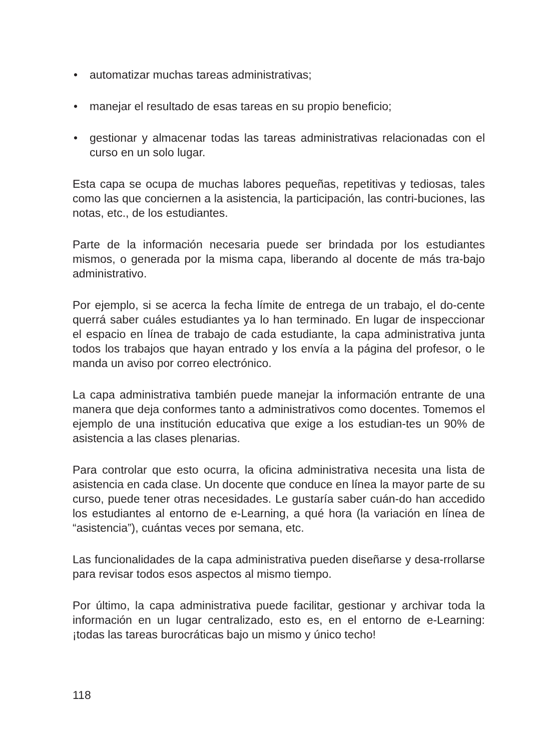• automatizar muchas tareas administrativas;
• manejar el resultado de esas tareas en su propio beneficio;
• gestionar y almacenar todas las tareas administrativas relacionadas con el curso en un solo lugar.
Esta capa se ocupa de muchas labores pequeñas, repetitivas y tediosas, tales como las que conciernen a la asistencia, la participación, las contri-buciones, las notas, etc., de los estudiantes.
Parte de la información necesaria puede ser brindada por los estudiantes mismos, o generada por la misma capa, liberando al docente de más tra-bajo administrativo.
Por ejemplo, si se acerca la fecha límite de entrega de un trabajo, el do-cente querrá saber cuáles estudiantes ya lo han terminado. En lugar de inspeccionar el espacio en línea de trabajo de cada estudiante, la capa administrativa junta todos los trabajos que hayan entrado y los envía a la página del profesor, o le manda un aviso por correo electrónico.
La capa administrativa también puede manejar la información entrante de una manera que deja conformes tanto a administrativos como docentes. Tomemos el ejemplo de una institución educativa que exige a los estudian-tes un 90% de asistencia a las clases plenarias.
Para controlar que esto ocurra, la oficina administrativa necesita una lista de asistencia en cada clase. Un docente que conduce en línea la mayor parte de su curso, puede tener otras necesidades. Le gustaría saber cuán-do han accedido los estudiantes al entorno de e-Learning, a qué hora (la variación en línea de “asistencia”), cuántas veces por semana, etc.
Las funcionalidades de la capa administrativa pueden diseñarse y desa-rrollarse para revisar todos esos aspectos al mismo tiempo.
Por último, la capa administrativa puede facilitar, gestionar y archivar toda la información en un lugar centralizado, esto es, en el entorno de e-Learning: ¡todas las tareas burocráticas bajo un mismo y único techo!
118